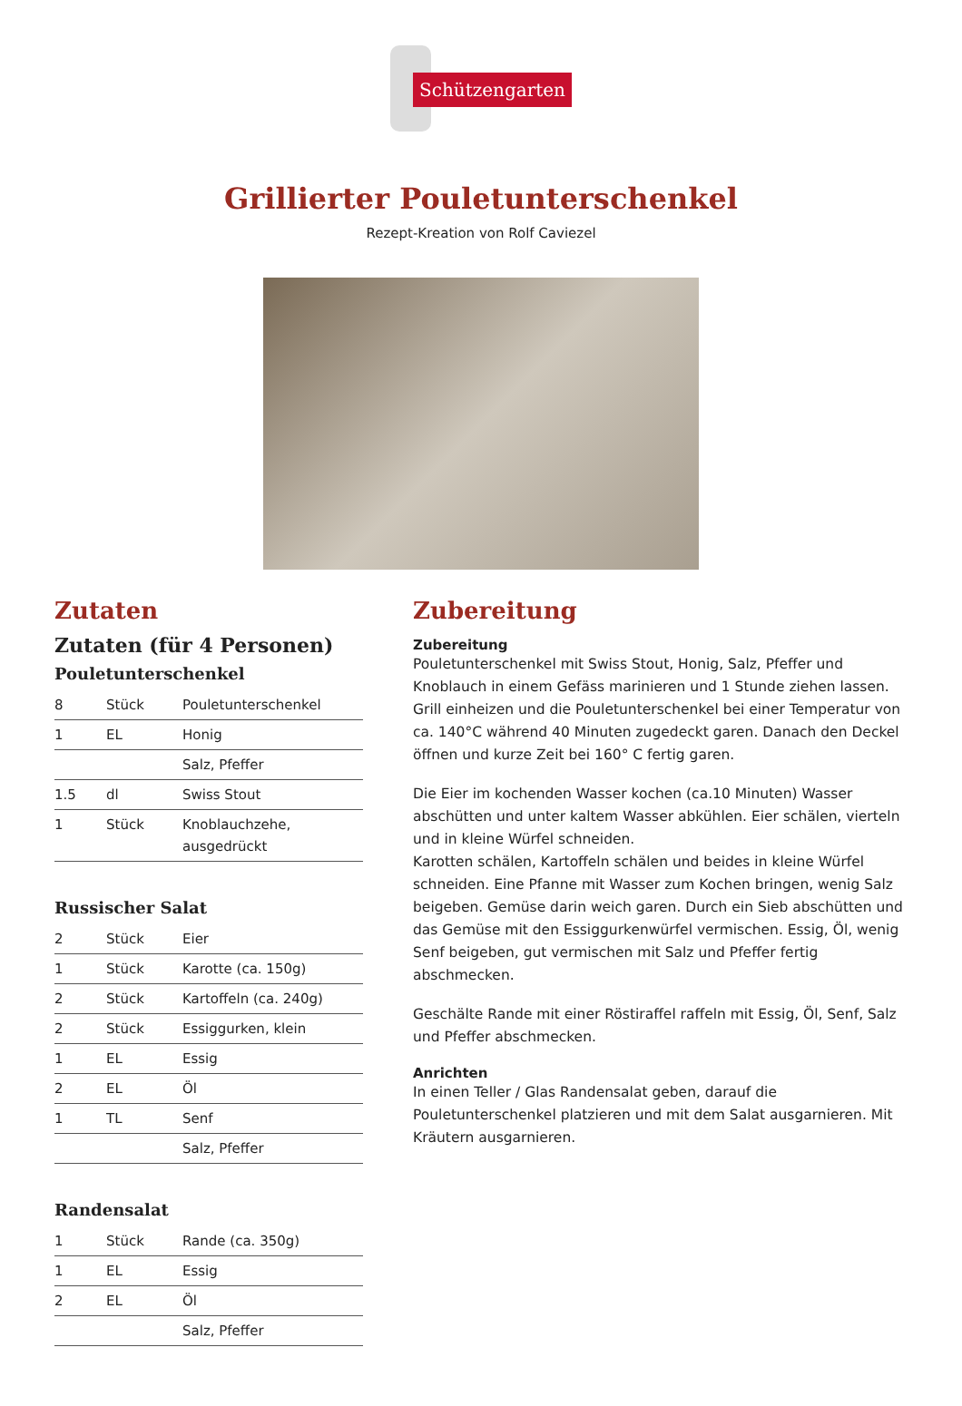Schützengarten
Grillierter Pouletunterschenkel
Rezept-Kreation von Rolf Caviezel
Zutaten
Zutaten (für 4 Personen)
Pouletunterschenkel
| 8 | Stück | Pouletunterschenkel |
| 1 | EL | Honig |
| | | Salz, Pfeffer |
| 1.5 | dl | Swiss Stout |
| 1 | Stück | Knoblauchzehe, ausgedrückt |
Russischer Salat
| 2 | Stück | Eier |
| 1 | Stück | Karotte (ca. 150g) |
| 2 | Stück | Kartoffeln (ca. 240g) |
| 2 | Stück | Essiggurken, klein |
| 1 | EL | Essig |
| 2 | EL | Öl |
| 1 | TL | Senf |
| | | Salz, Pfeffer |
Randensalat
| 1 | Stück | Rande (ca. 350g) |
| 1 | EL | Essig |
| 2 | EL | Öl |
| | | Salz, Pfeffer |
Zubereitung
Zubereitung
Pouletunterschenkel mit Swiss Stout, Honig, Salz, Pfeffer und Knoblauch in einem Gefäss marinieren und 1 Stunde ziehen lassen. Grill einheizen und die Pouletunterschenkel bei einer Temperatur von ca. 140°C während 40 Minuten zugedeckt garen. Danach den Deckel öffnen und kurze Zeit bei 160° C fertig garen.
Die Eier im kochenden Wasser kochen (ca.10 Minuten) Wasser abschütten und unter kaltem Wasser abkühlen. Eier schälen, vierteln und in kleine Würfel schneiden.
Karotten schälen, Kartoffeln schälen und beides in kleine Würfel schneiden. Eine Pfanne mit Wasser zum Kochen bringen, wenig Salz beigeben. Gemüse darin weich garen. Durch ein Sieb abschütten und das Gemüse mit den Essiggurkenwürfel vermischen. Essig, Öl, wenig Senf beigeben, gut vermischen mit Salz und Pfeffer fertig abschmecken.
Geschälte Rande mit einer Röstiraffel raffeln mit Essig, Öl, Senf, Salz und Pfeffer abschmecken.
Anrichten
In einen Teller / Glas Randensalat geben, darauf die Pouletunterschenkel platzieren und mit dem Salat ausgarnieren. Mit Kräutern ausgarnieren.